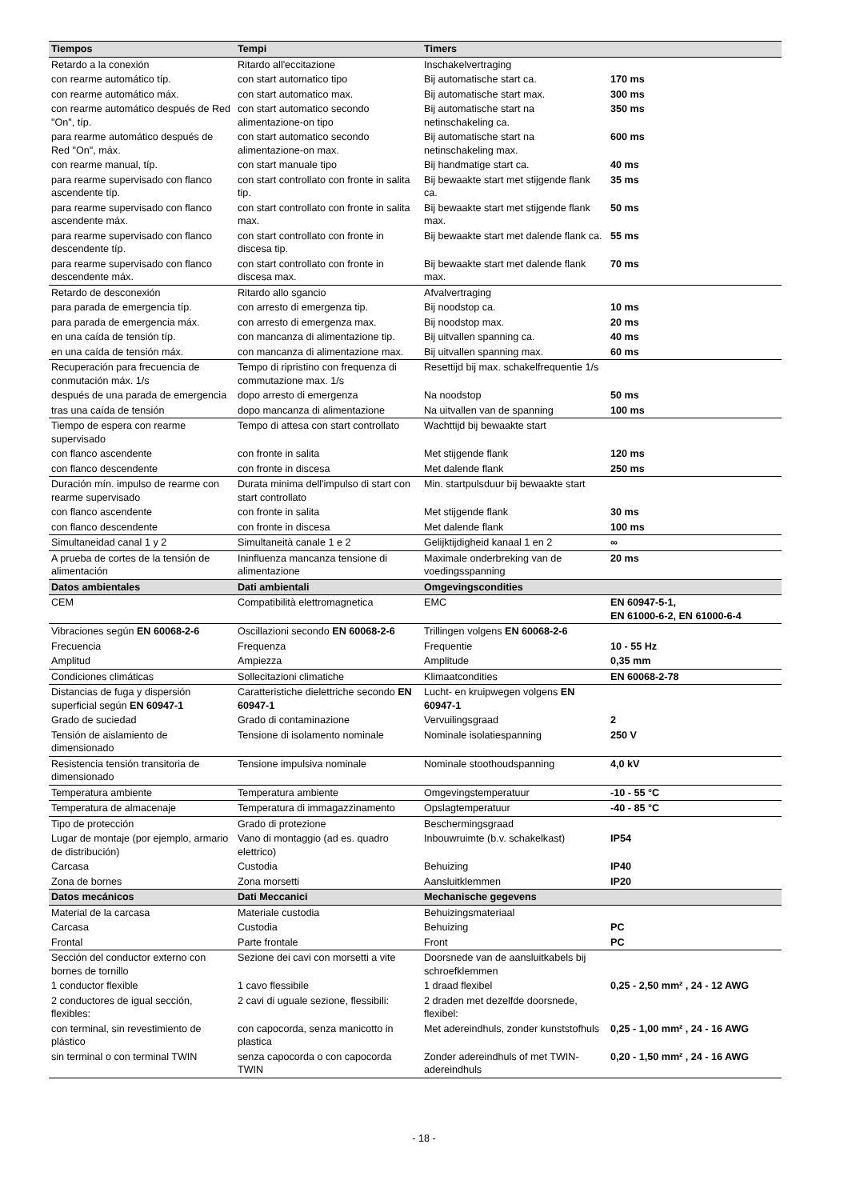| Tiempos | Tempi | Timers | |
| --- | --- | --- | --- |
| Retardo a la conexión | Ritardo all'eccitazione | Inschakelvertraging | |
| con rearme automático típ. | con start automatico tipo | Bij automatische start ca. | 170 ms |
| con rearme automático máx. | con start automatico max. | Bij automatische start max. | 300 ms |
| con rearme automático después de Red "On", típ. | con start automatico secondo alimentazione-on tipo | Bij automatische start na netinschakeling ca. | 350 ms |
| para rearme automático después de Red "On", máx. | con start automatico secondo alimentazione-on max. | Bij automatische start na netinschakeling max. | 600 ms |
| con rearme manual, típ. | con start manuale tipo | Bij handmatige start ca. | 40 ms |
| para rearme supervisado con flanco ascendente típ. | con start controllato con fronte in salita tip. | Bij bewaakte start met stijgende flank ca. | 35 ms |
| para rearme supervisado con flanco ascendente máx. | con start controllato con fronte in salita max. | Bij bewaakte start met stijgende flank max. | 50 ms |
| para rearme supervisado con flanco descendente típ. | con start controllato con fronte in discesa tip. | Bij bewaakte start met dalende flank ca. | 55 ms |
| para rearme supervisado con flanco descendente máx. | con start controllato con fronte in discesa max. | Bij bewaakte start met dalende flank max. | 70 ms |
| Retardo de desconexión | Ritardo allo sgancio | Afvalvertraging | |
| para parada de emergencia típ. | con arresto di emergenza tip. | Bij noodstop ca. | 10 ms |
| para parada de emergencia máx. | con arresto di emergenza max. | Bij noodstop max. | 20 ms |
| en una caída de tensión típ. | con mancanza di alimentazione tip. | Bij uitvallen spanning ca. | 40 ms |
| en una caída de tensión máx. | con mancanza di alimentazione max. | Bij uitvallen spanning max. | 60 ms |
| Recuperación para frecuencia de conmutación máx. 1/s | Tempo di ripristino con frequenza di commutazione max. 1/s | Resettijd bij max. schakelfrequentie 1/s | |
| después de una parada de emergencia | dopo arresto di emergenza | Na noodstop | 50 ms |
| tras una caída de tensión | dopo mancanza di alimentazione | Na uitvallen van de spanning | 100 ms |
| Tiempo de espera con rearme supervisado | Tempo di attesa con start controllato | Wachttijd bij bewaakte start | |
| con flanco ascendente | con fronte in salita | Met stijgende flank | 120 ms |
| con flanco descendente | con fronte in discesa | Met dalende flank | 250 ms |
| Duración mín. impulso de rearme con rearme supervisado | Durata minima dell'impulso di start con start controllato | Min. startpulsduur bij bewaakte start | |
| con flanco ascendente | con fronte in salita | Met stijgende flank | 30 ms |
| con flanco descendente | con fronte in discesa | Met dalende flank | 100 ms |
| Simultaneidad canal 1 y 2 | Simultaneità canale 1 e 2 | Gelijktijdigheid kanaal 1 en 2 | ∞ |
| A prueba de cortes de la tensión de alimentación | Ininfluenza mancanza tensione di alimentazione | Maximale onderbreking van de voedingsspanning | 20 ms |
| Datos ambientales | Dati ambientali | Omgevingscondities | |
| CEM | Compatibilità elettromagnetica | EMC | EN 60947-5-1, EN 61000-6-2, EN 61000-6-4 |
| Vibraciones según EN 60068-2-6 | Oscillazioni secondo EN 60068-2-6 | Trillingen volgens EN 60068-2-6 | |
| Frecuencia | Frequenza | Frequentie | 10 - 55 Hz |
| Amplitud | Ampiezza | Amplitude | 0,35 mm |
| Condiciones climáticas | Sollecitazioni climatiche | Klimaatcondities | EN 60068-2-78 |
| Distancias de fuga y dispersión superficial según EN 60947-1 | Caratteristiche dielettriche secondo EN 60947-1 | Lucht- en kruipwegen volgens EN 60947-1 | |
| Grado de suciedad | Grado di contaminazione | Vervuilingsgraad | 2 |
| Tensión de aislamiento de dimensionado | Tensione di isolamento nominale | Nominale isolatiespanning | 250 V |
| Resistencia tensión transitoria de dimensionado | Tensione impulsiva nominale | Nominale stoothoudspanning | 4,0 kV |
| Temperatura ambiente | Temperatura ambiente | Omgevingstemperatuur | -10 - 55 °C |
| Temperatura de almacenaje | Temperatura di immagazzinamento | Opslagtemperatuur | -40 - 85 °C |
| Tipo de protección | Grado di protezione | Beschermingsgraad | |
| Lugar de montaje (por ejemplo, armario de distribución) | Vano di montaggio (ad es. quadro elettrico) | Inbouwruimte (b.v. schakelkast) | IP54 |
| Carcasa | Custodia | Behuizing | IP40 |
| Zona de bornes | Zona morsetti | Aansluitklemmen | IP20 |
| Datos mecánicos | Dati Meccanici | Mechanische gegevens | |
| Material de la carcasa | Materiale custodia | Behuizingsmateriaal | |
| Carcasa | Custodia | Behuizing | PC |
| Frontal | Parte frontale | Front | PC |
| Sección del conductor externo con bornes de tornillo | Sezione dei cavi con morsetti a vite | Doorsnede van de aansluitkabels bij schroefklemmen | |
| 1 conductor flexible | 1 cavo flessibile | 1 draad flexibel | 0,25 - 2,50 mm² , 24 - 12 AWG |
| 2 conductores de igual sección, flexibles: | 2 cavi di uguale sezione, flessibili: | 2 draden met dezelfde doorsnede, flexibel: | |
| con terminal, sin revestimiento de plástico | con capocorda, senza manicotto in plastica | Met adereindhuls, zonder kunststofhuls | 0,25 - 1,00 mm² , 24 - 16 AWG |
| sin terminal o con terminal TWIN | senza capocorda o con capocorda TWIN | Zonder adereindhuls of met TWIN-adereindhuls | 0,20 - 1,50 mm² , 24 - 16 AWG |
- 18 -